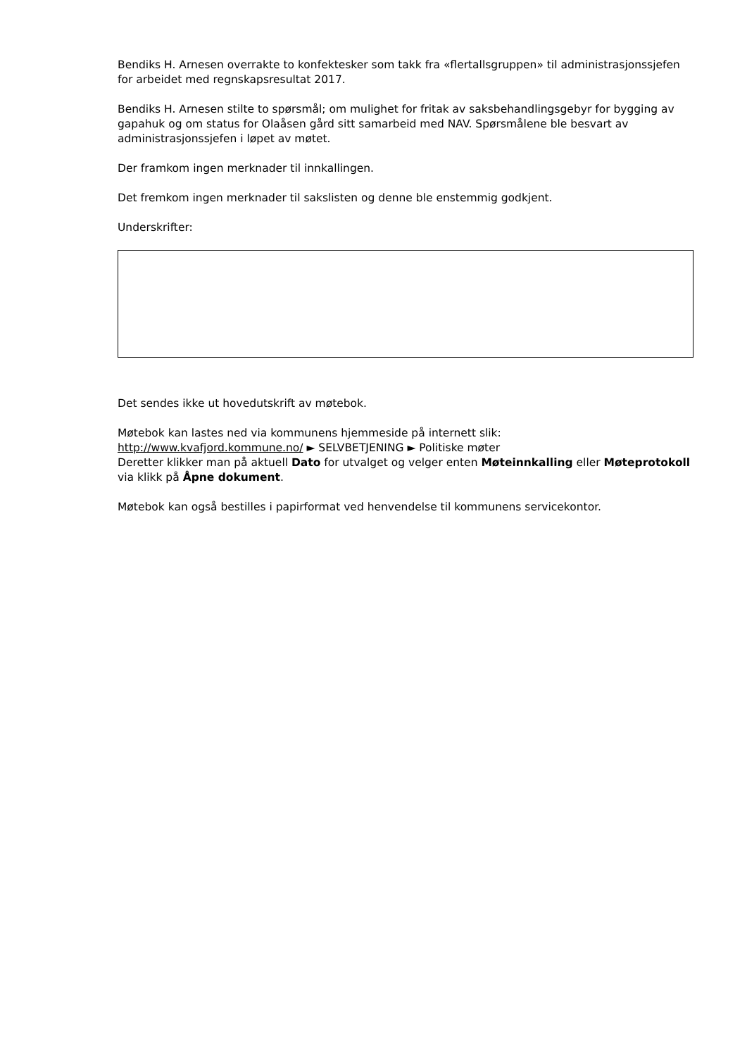Bendiks H. Arnesen overrakte to konfektesker som takk fra «flertallsgruppen» til administrasjonssjefen for arbeidet med regnskapsresultat 2017.
Bendiks H. Arnesen stilte to spørsmål; om mulighet for fritak av saksbehandlingsgebyr for bygging av gapahuk og om status for Olaåsen gård sitt samarbeid med NAV. Spørsmålene ble besvart av administrasjonssjefen i løpet av møtet.
Der framkom ingen merknader til innkallingen.
Det fremkom ingen merknader til sakslisten og denne ble enstemmig godkjent.
Underskrifter:
Det sendes ikke ut hovedutskrift av møtebok.
Møtebok kan lastes ned via kommunens hjemmeside på internett slik:
http://www.kvafjord.kommune.no/ ► SELVBETJENING ► Politiske møter
Deretter klikker man på aktuell Dato for utvalget og velger enten Møteinnkalling eller Møteprotokoll via klikk på Åpne dokument.
Møtebok kan også bestilles i papirformat ved henvendelse til kommunens servicekontor.